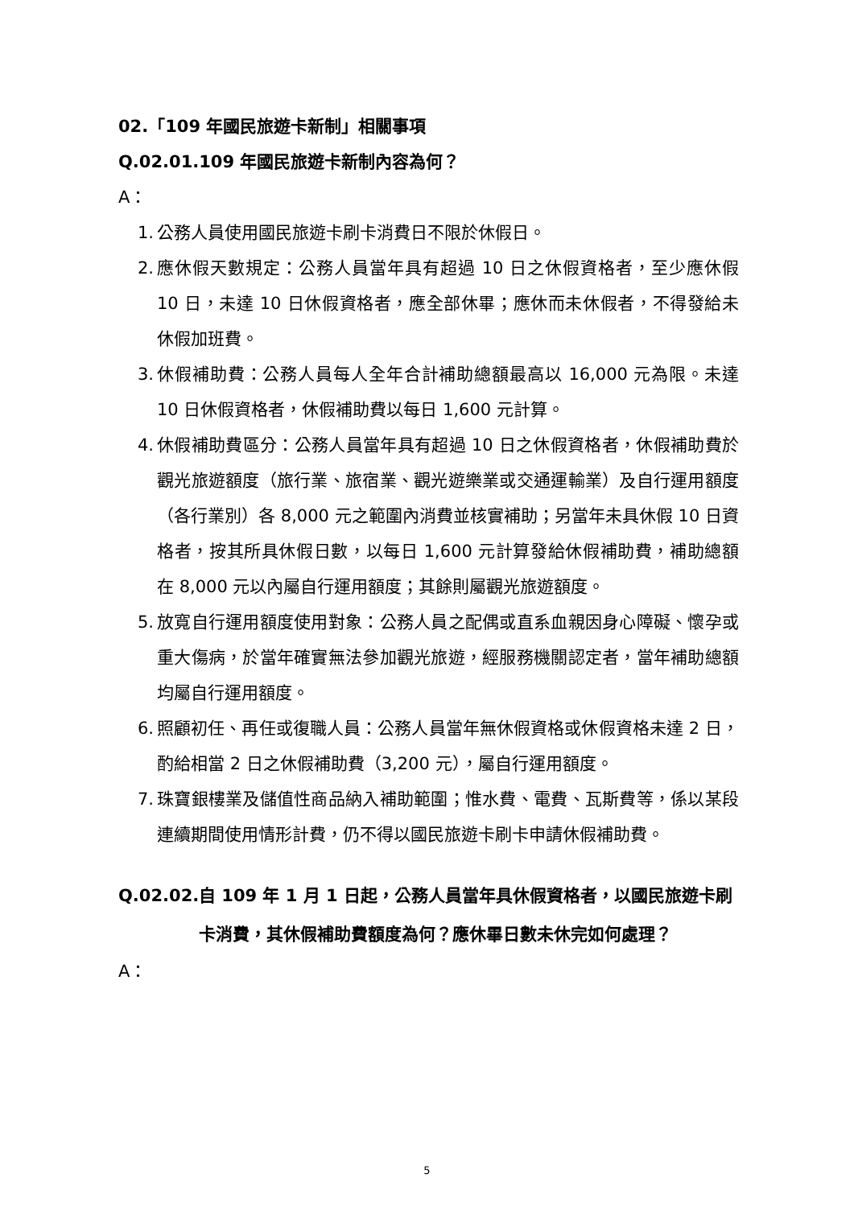02.「109 年國民旅遊卡新制」相關事項
Q.02.01.109 年國民旅遊卡新制內容為何？
A：
1. 公務人員使用國民旅遊卡刷卡消費日不限於休假日。
2. 應休假天數規定：公務人員當年具有超過 10 日之休假資格者，至少應休假 10 日，未達 10 日休假資格者，應全部休畢；應休而未休假者，不得發給未休假加班費。
3. 休假補助費：公務人員每人全年合計補助總額最高以 16,000 元為限。未達 10 日休假資格者，休假補助費以每日 1,600 元計算。
4. 休假補助費區分：公務人員當年具有超過 10 日之休假資格者，休假補助費於觀光旅遊額度（旅行業、旅宿業、觀光遊樂業或交通運輸業）及自行運用額度（各行業別）各 8,000 元之範圍內消費並核實補助；另當年未具休假 10 日資格者，按其所具休假日數，以每日 1,600 元計算發給休假補助費，補助總額在 8,000 元以內屬自行運用額度；其餘則屬觀光旅遊額度。
5. 放寬自行運用額度使用對象：公務人員之配偶或直系血親因身心障礙、懷孕或重大傷病，於當年確實無法參加觀光旅遊，經服務機關認定者，當年補助總額均屬自行運用額度。
6. 照顧初任、再任或復職人員：公務人員當年無休假資格或休假資格未達 2 日，酌給相當 2 日之休假補助費（3,200 元），屬自行運用額度。
7. 珠寶銀樓業及儲值性商品納入補助範圍；惟水費、電費、瓦斯費等，係以某段連續期間使用情形計費，仍不得以國民旅遊卡刷卡申請休假補助費。
Q.02.02. 自 109 年 1 月 1 日起，公務人員當年具休假資格者，以國民旅遊卡刷卡消費，其休假補助費額度為何？應休畢日數未休完如何處理？
A：
5